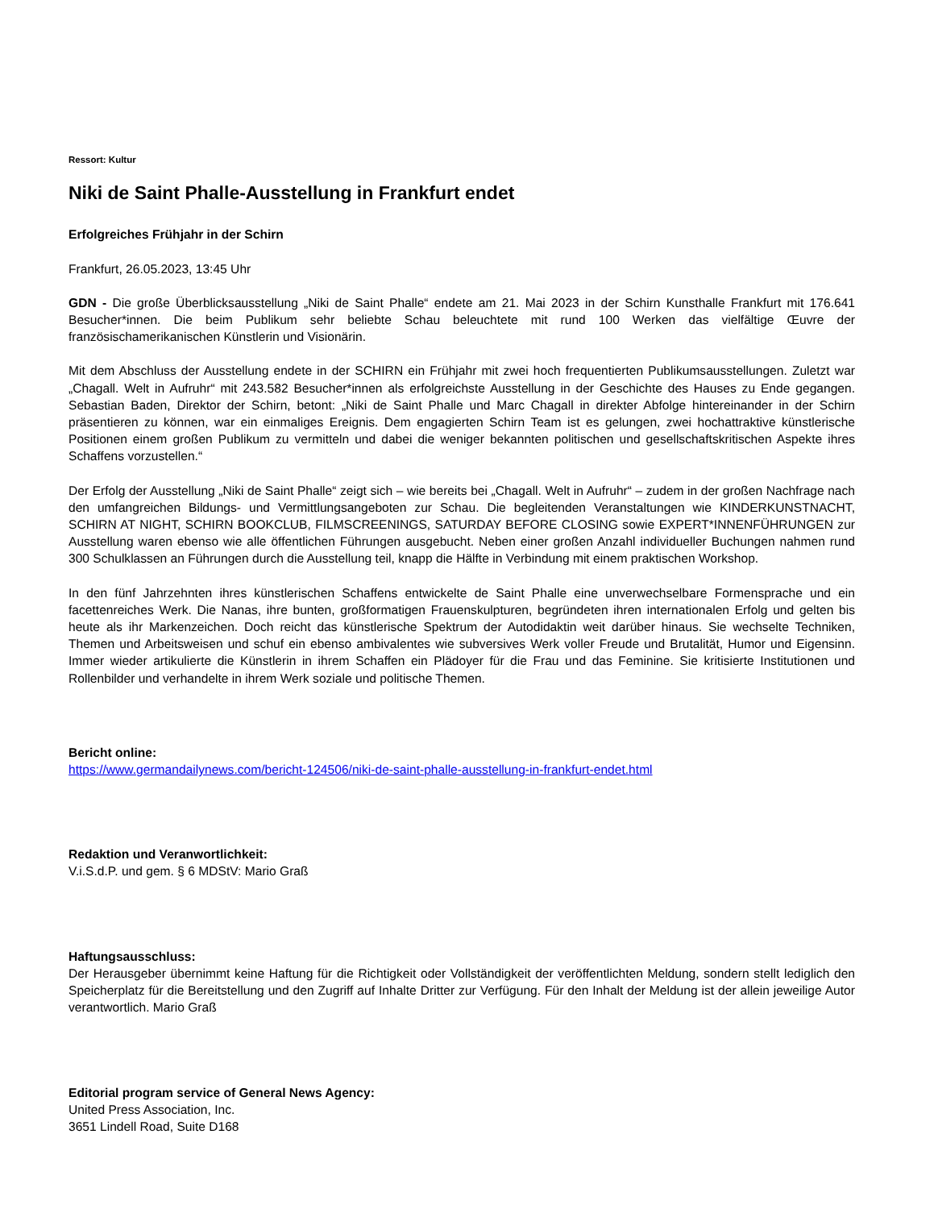Ressort: Kultur
Niki de Saint Phalle-Ausstellung in Frankfurt endet
Erfolgreiches Frühjahr in der Schirn
Frankfurt, 26.05.2023, 13:45 Uhr
GDN - Die große Überblicksausstellung „Niki de Saint Phalle“ endete am 21. Mai 2023 in der Schirn Kunsthalle Frankfurt mit 176.641 Besucher*innen. Die beim Publikum sehr beliebte Schau beleuchtete mit rund 100 Werken das vielfältige Œuvre der französischamerikanischen Künstlerin und Visionärin.
Mit dem Abschluss der Ausstellung endete in der SCHIRN ein Frühjahr mit zwei hoch frequentierten Publikumsausstellungen. Zuletzt war „Chagall. Welt in Aufruhr“ mit 243.582 Besucher*innen als erfolgreichste Ausstellung in der Geschichte des Hauses zu Ende gegangen. Sebastian Baden, Direktor der Schirn, betont: „Niki de Saint Phalle und Marc Chagall in direkter Abfolge hintereinander in der Schirn präsentieren zu können, war ein einmaliges Ereignis. Dem engagierten Schirn Team ist es gelungen, zwei hochattraktive künstlerische Positionen einem großen Publikum zu vermitteln und dabei die weniger bekannten politischen und gesellschaftskritischen Aspekte ihres Schaffens vorzustellen.“
Der Erfolg der Ausstellung „Niki de Saint Phalle“ zeigt sich – wie bereits bei „Chagall. Welt in Aufruhr“ – zudem in der großen Nachfrage nach den umfangreichen Bildungs- und Vermittlungsangeboten zur Schau. Die begleitenden Veranstaltungen wie KINDERKUNSTNACHT, SCHIRN AT NIGHT, SCHIRN BOOKCLUB, FILMSCREENINGS, SATURDAY BEFORE CLOSING sowie EXPERT*INNENFÜHRUNGEN zur Ausstellung waren ebenso wie alle öffentlichen Führungen ausgebucht. Neben einer großen Anzahl individueller Buchungen nahmen rund 300 Schulklassen an Führungen durch die Ausstellung teil, knapp die Hälfte in Verbindung mit einem praktischen Workshop.
In den fünf Jahrzehnten ihres künstlerischen Schaffens entwickelte de Saint Phalle eine unverwechselbare Formensprache und ein facettenreiches Werk. Die Nanas, ihre bunten, großformatigen Frauenskulpturen, begründeten ihren internationalen Erfolg und gelten bis heute als ihr Markenzeichen. Doch reicht das künstlerische Spektrum der Autodidaktin weit darüber hinaus. Sie wechselte Techniken, Themen und Arbeitsweisen und schuf ein ebenso ambivalentes wie subversives Werk voller Freude und Brutalität, Humor und Eigensinn. Immer wieder artikulierte die Künstlerin in ihrem Schaffen ein Plädoyer für die Frau und das Feminine. Sie kritisierte Institutionen und Rollenbilder und verhandelte in ihrem Werk soziale und politische Themen.
Bericht online:
https://www.germandailynews.com/bericht-124506/niki-de-saint-phalle-ausstellung-in-frankfurt-endet.html
Redaktion und Veranwortlichkeit:
V.i.S.d.P. und gem. § 6 MDStV: Mario Graß
Haftungsausschluss:
Der Herausgeber übernimmt keine Haftung für die Richtigkeit oder Vollständigkeit der veröffentlichten Meldung, sondern stellt lediglich den Speicherplatz für die Bereitstellung und den Zugriff auf Inhalte Dritter zur Verfügung. Für den Inhalt der Meldung ist der allein jeweilige Autor verantwortlich. Mario Graß
Editorial program service of General News Agency:
United Press Association, Inc.
3651 Lindell Road, Suite D168